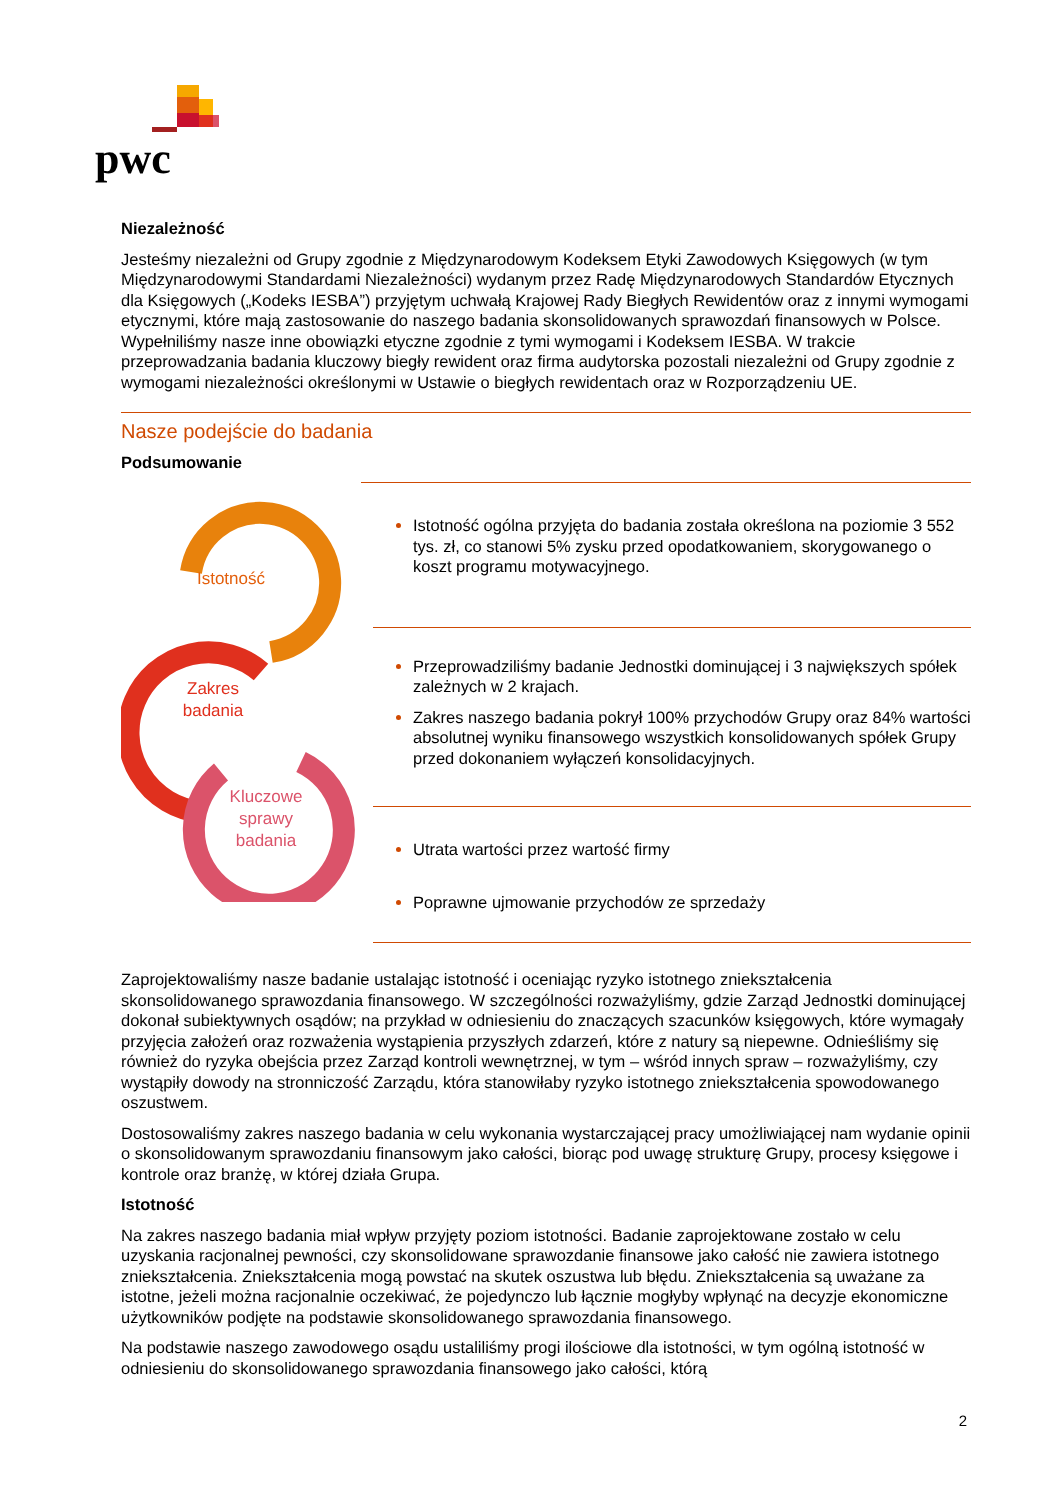pwc
Niezależność
Jesteśmy niezależni od Grupy zgodnie z Międzynarodowym Kodeksem Etyki Zawodowych Księgowych (w tym Międzynarodowymi Standardami Niezależności) wydanym przez Radę Międzynarodowych Standardów Etycznych dla Księgowych („Kodeks IESBA”) przyjętym uchwałą Krajowej Rady Biegłych Rewidentów oraz z innymi wymogami etycznymi, które mają zastosowanie do naszego badania skonsolidowanych sprawozdań finansowych w Polsce. Wypełniliśmy nasze inne obowiązki etyczne zgodnie z tymi wymogami i Kodeksem IESBA. W trakcie przeprowadzania badania kluczowy biegły rewident oraz firma audytorska pozostali niezależni od Grupy zgodnie z wymogami niezależności określonymi w Ustawie o biegłych rewidentach oraz w Rozporządzeniu UE.
Nasze podejście do badania
Podsumowanie
Istotność
Zakres
badania
Kluczowe
sprawy
badania
Istotność ogólna przyjęta do badania została określona na poziomie 3 552 tys. zł, co stanowi 5% zysku przed opodatkowaniem, skorygowanego o koszt programu motywacyjnego.
Przeprowadziliśmy badanie Jednostki dominującej i 3 największych spółek zależnych w 2 krajach.
Zakres naszego badania pokrył 100% przychodów Grupy oraz 84% wartości absolutnej wyniku finansowego wszystkich konsolidowanych spółek Grupy przed dokonaniem wyłączeń konsolidacyjnych.
Utrata wartości przez wartość firmy
Poprawne ujmowanie przychodów ze sprzedaży
Zaprojektowaliśmy nasze badanie ustalając istotność i oceniając ryzyko istotnego zniekształcenia skonsolidowanego sprawozdania finansowego. W szczególności rozważyliśmy, gdzie Zarząd Jednostki dominującej dokonał subiektywnych osądów; na przykład w odniesieniu do znaczących szacunków księgowych, które wymagały przyjęcia założeń oraz rozważenia wystąpienia przyszłych zdarzeń, które z natury są niepewne. Odnieśliśmy się również do ryzyka obejścia przez Zarząd kontroli wewnętrznej, w tym – wśród innych spraw – rozważyliśmy, czy wystąpiły dowody na stronniczość Zarządu, która stanowiłaby ryzyko istotnego zniekształcenia spowodowanego oszustwem.
Dostosowaliśmy zakres naszego badania w celu wykonania wystarczającej pracy umożliwiającej nam wydanie opinii o skonsolidowanym sprawozdaniu finansowym jako całości, biorąc pod uwagę strukturę Grupy, procesy księgowe i kontrole oraz branżę, w której działa Grupa.
Istotność
Na zakres naszego badania miał wpływ przyjęty poziom istotności. Badanie zaprojektowane zostało w celu uzyskania racjonalnej pewności, czy skonsolidowane sprawozdanie finansowe jako całość nie zawiera istotnego zniekształcenia. Zniekształcenia mogą powstać na skutek oszustwa lub błędu. Zniekształcenia są uważane za istotne, jeżeli można racjonalnie oczekiwać, że pojedynczo lub łącznie mogłyby wpłynąć na decyzje ekonomiczne użytkowników podjęte na podstawie skonsolidowanego sprawozdania finansowego.
Na podstawie naszego zawodowego osądu ustaliliśmy progi ilościowe dla istotności, w tym ogólną istotność w odniesieniu do skonsolidowanego sprawozdania finansowego jako całości, którą
2